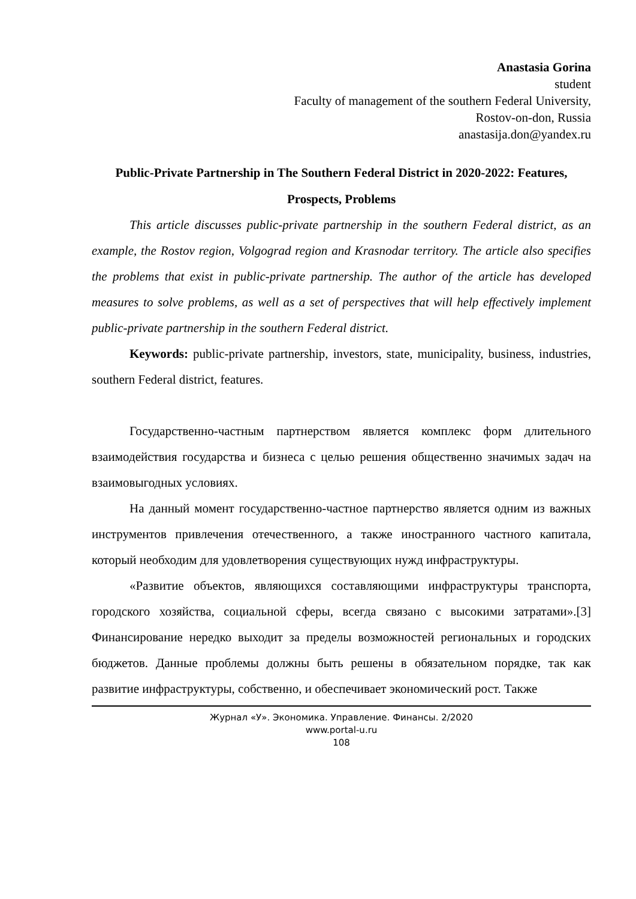Anastasia Gorina
student
Faculty of management of the southern Federal University,
Rostov-on-don, Russia
anastasija.don@yandex.ru
Public-Private Partnership in The Southern Federal District in 2020-2022: Features, Prospects, Problems
This article discusses public-private partnership in the southern Federal district, as an example, the Rostov region, Volgograd region and Krasnodar territory. The article also specifies the problems that exist in public-private partnership. The author of the article has developed measures to solve problems, as well as a set of perspectives that will help effectively implement public-private partnership in the southern Federal district.
Keywords: public-private partnership, investors, state, municipality, business, industries, southern Federal district, features.
Государственно-частным партнерством является комплекс форм длительного взаимодействия государства и бизнеса с целью решения общественно значимых задач на взаимовыгодных условиях.
На данный момент государственно-частное партнерство является одним из важных инструментов привлечения отечественного, а также иностранного частного капитала, который необходим для удовлетворения существующих нужд инфраструктуры.
«Развитие объектов, являющихся составляющими инфраструктуры транспорта, городского хозяйства, социальной сферы, всегда связано с высокими затратами».[3] Финансирование нередко выходит за пределы возможностей региональных и городских бюджетов. Данные проблемы должны быть решены в обязательном порядке, так как развитие инфраструктуры, собственно, и обеспечивает экономический рост. Также
Журнал «У». Экономика. Управление. Финансы. 2/2020
www.portal-u.ru
108